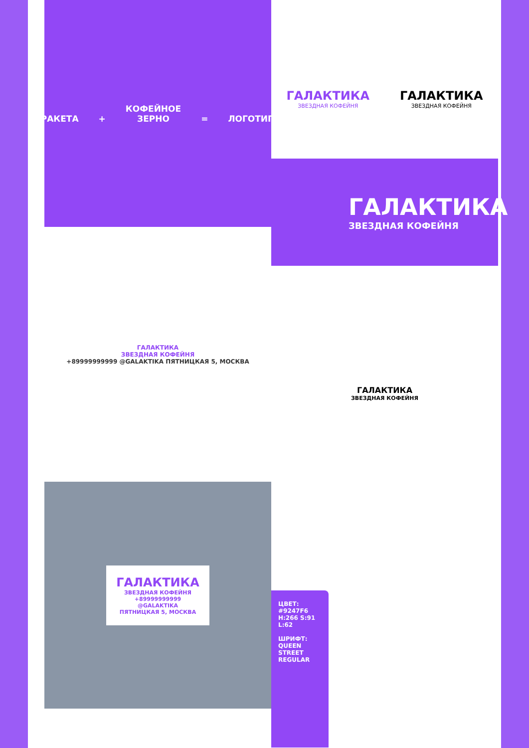РАКЕТА + КОФЕЙНОЕ
ЗЕРНО = ЛОГОТИП
ГАЛАКТИКА
ЗВЕЗДНАЯ КОФЕЙНЯ
ГАЛАКТИКА
ЗВЕЗДНАЯ КОФЕЙНЯ
ГАЛАКТИКА
ЗВЕЗДНАЯ КОФЕЙНЯ
ГАЛАКТИКА
ЗВЕЗДНАЯ КОФЕЙНЯ
+89999999999 @GALAKTIKA ПЯТНИЦКАЯ 5, МОСКВА
ГАЛАКТИКА
ЗВЕЗДНАЯ КОФЕЙНЯ
ГАЛАКТИКА
ЗВЕЗДНАЯ КОФЕЙНЯ
+89999999999
@GALAKTIKA
ПЯТНИЦКАЯ 5, МОСКВА
ЦВЕТ:
#9247F6
H:266 S:91 L:62
ШРИФТ:
QUEEN STREET
REGULAR